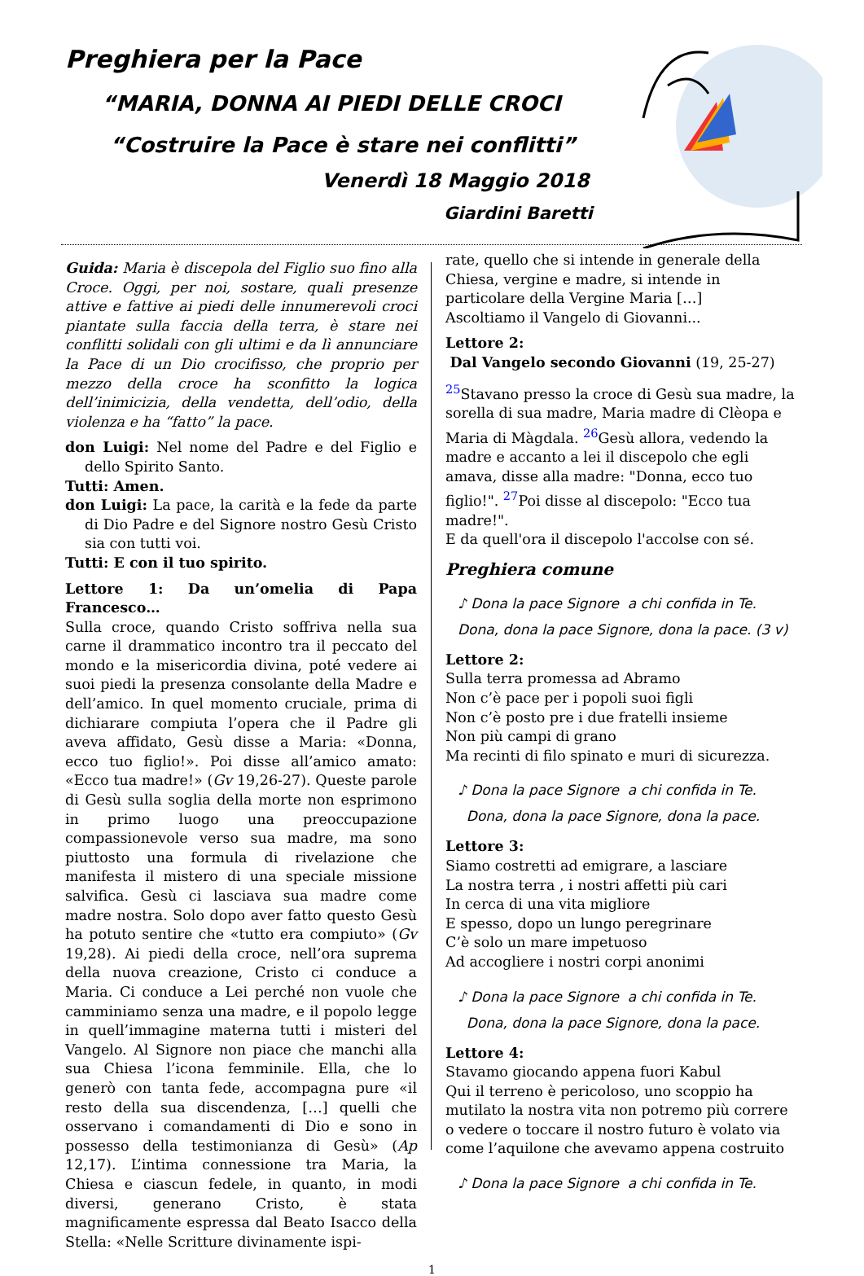Preghiera per la Pace
“MARIA, DONNA AI PIEDI DELLE CROCI
“Costruire la Pace è stare nei conflitti”
Venerdì 18 Maggio 2018
Giardini Baretti
Guida: Maria è discepola del Figlio suo fino alla Croce. Oggi, per noi, sostare, quali presenze attive e fattive ai piedi delle innumerevoli croci piantate sulla faccia della terra, è stare nei conflitti solidali con gli ultimi e da lì annunciare la Pace di un Dio crocifisso, che proprio per mezzo della croce ha sconfitto la logica dell’inimicizia, della vendetta, dell’odio, della violenza e ha “fatto” la pace.
don Luigi: Nel nome del Padre e del Figlio e dello Spirito Santo.
Tutti: Amen.
don Luigi: La pace, la carità e la fede da parte di Dio Padre e del Signore nostro Gesù Cristo sia con tutti voi.
Tutti: E con il tuo spirito.
Lettore 1: Da un’omelia di Papa Francesco…
Sulla croce, quando Cristo soffriva nella sua carne il drammatico incontro tra il peccato del mondo e la misericordia divina, poté vedere ai suoi piedi la presenza consolante della Madre e dell’amico. In quel momento cruciale, prima di dichiarare compiuta l’opera che il Padre gli aveva affidato, Gesù disse a Maria: «Donna, ecco tuo figlio!». Poi disse all’amico amato: «Ecco tua madre!» (Gv 19,26-27). Queste parole di Gesù sulla soglia della morte non esprimono in primo luogo una preoccupazione compassionevole verso sua madre, ma sono piuttosto una formula di rivelazione che manifesta il mistero di una speciale missione salvifica. Gesù ci lasciava sua madre come madre nostra. Solo dopo aver fatto questo Gesù ha potuto sentire che «tutto era compiuto» (Gv 19,28). Ai piedi della croce, nell’ora suprema della nuova creazione, Cristo ci conduce a Maria. Ci conduce a Lei perché non vuole che camminiamo senza una madre, e il popolo legge in quell’immagine materna tutti i misteri del Vangelo. Al Signore non piace che manchi alla sua Chiesa l’icona femminile. Ella, che lo generò con tanta fede, accompagna pure «il resto della sua discendenza, […] quelli che osservano i comandamenti di Dio e sono in possesso della testimonianza di Gesù» (Ap 12,17). L’intima connessione tra Maria, la Chiesa e ciascun fedele, in quanto, in modi diversi, generano Cristo, è stata magnificamente espressa dal Beato Isacco della Stella: «Nelle Scritture divinamente ispi-
rate, quello che si intende in generale della Chiesa, vergine e madre, si intende in particolare della Vergine Maria […]
Ascoltiamo il Vangelo di Giovanni...
Lettore 2:
Dal Vangelo secondo Giovanni (19, 25-27)
<sup>25</sup> Stavano presso la croce di Gesù sua madre, la sorella di sua madre, Maria madre di Clèopa e Maria di Màgdala. <sup>26</sup>Gesù allora, vedendo la madre e accanto a lei il discepolo che egli amava, disse alla madre: "Donna, ecco tuo figlio!". <sup>27</sup>Poi disse al discepolo: "Ecco tua madre!".
E da quell'ora il discepolo l'accolse con sé.
Preghiera comune
♪ Dona la pace Signore a chi confida in Te.
Dona, dona la pace Signore, dona la pace. (3 v)
Lettore 2:
Sulla terra promessa ad Abramo
Non c’è pace per i popoli suoi figli
Non c’è posto pre i due fratelli insieme
Non più campi di grano
Ma recinti di filo spinato e muri di sicurezza.
♪ Dona la pace Signore a chi confida in Te.
Dona, dona la pace Signore, dona la pace.
Lettore 3:
Siamo costretti ad emigrare, a lasciare
La nostra terra , i nostri affetti più cari
In cerca di una vita migliore
E spesso, dopo un lungo peregrinare
C’è solo un mare impetuoso
Ad accogliere i nostri corpi anonimi
♪ Dona la pace Signore a chi confida in Te.
Dona, dona la pace Signore, dona la pace.
Lettore 4:
Stavamo giocando appena fuori Kabul
Qui il terreno è pericoloso, uno scoppio ha mutilato la nostra vita non potremo più correre o vedere o toccare il nostro futuro è volato via come l’aquilone che avevamo appena costruito
♪ Dona la pace Signore a chi confida in Te.
1